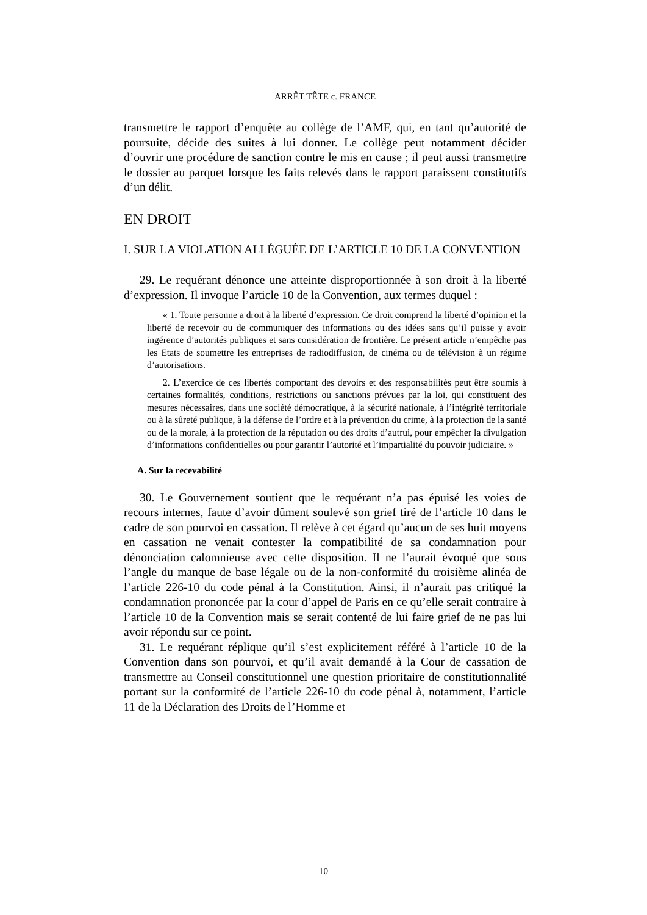ARRÊT TÊTE c. FRANCE
transmettre le rapport d’enquête au collège de l’AMF, qui, en tant qu’autorité de poursuite, décide des suites à lui donner. Le collège peut notamment décider d’ouvrir une procédure de sanction contre le mis en cause ; il peut aussi transmettre le dossier au parquet lorsque les faits relevés dans le rapport paraissent constitutifs d’un délit.
EN DROIT
I. SUR LA VIOLATION ALLÉGUÉE DE L’ARTICLE 10 DE LA CONVENTION
29. Le requérant dénonce une atteinte disproportionnée à son droit à la liberté d’expression. Il invoque l’article 10 de la Convention, aux termes duquel :
« 1. Toute personne a droit à la liberté d’expression. Ce droit comprend la liberté d’opinion et la liberté de recevoir ou de communiquer des informations ou des idées sans qu’il puisse y avoir ingérence d’autorités publiques et sans considération de frontière. Le présent article n’empêche pas les Etats de soumettre les entreprises de radiodiffusion, de cinéma ou de télévision à un régime d’autorisations.
2. L’exercice de ces libertés comportant des devoirs et des responsabilités peut être soumis à certaines formalités, conditions, restrictions ou sanctions prévues par la loi, qui constituent des mesures nécessaires, dans une société démocratique, à la sécurité nationale, à l’intégrité territoriale ou à la sûreté publique, à la défense de l’ordre et à la prévention du crime, à la protection de la santé ou de la morale, à la protection de la réputation ou des droits d’autrui, pour empêcher la divulgation d’informations confidentielles ou pour garantir l’autorité et l’impartialité du pouvoir judiciaire. »
A. Sur la recevabilité
30. Le Gouvernement soutient que le requérant n’a pas épuisé les voies de recours internes, faute d’avoir dûment soulevé son grief tiré de l’article 10 dans le cadre de son pourvoi en cassation. Il relève à cet égard qu’aucun de ses huit moyens en cassation ne venait contester la compatibilité de sa condamnation pour dénonciation calomnieuse avec cette disposition. Il ne l’aurait évoqué que sous l’angle du manque de base légale ou de la non-conformité du troisième alinéa de l’article 226-10 du code pénal à la Constitution. Ainsi, il n’aurait pas critiqué la condamnation prononcée par la cour d’appel de Paris en ce qu’elle serait contraire à l’article 10 de la Convention mais se serait contenté de lui faire grief de ne pas lui avoir répondu sur ce point.
31. Le requérant réplique qu’il s’est explicitement référé à l’article 10 de la Convention dans son pourvoi, et qu’il avait demandé à la Cour de cassation de transmettre au Conseil constitutionnel une question prioritaire de constitutionnalité portant sur la conformité de l’article 226-10 du code pénal à, notamment, l’article 11 de la Déclaration des Droits de l’Homme et
10